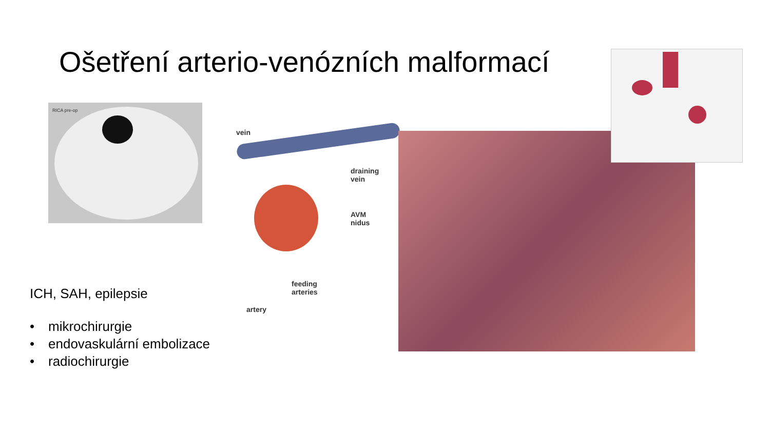Ošetření arterio-venózních malformací
RICA pre-op
vein
draining
vein
AVM
nidus
feeding
arteries
artery
ICH, SAH, epilepsie
• mikrochirurgie
• endovaskulární embolizace
• radiochirurgie